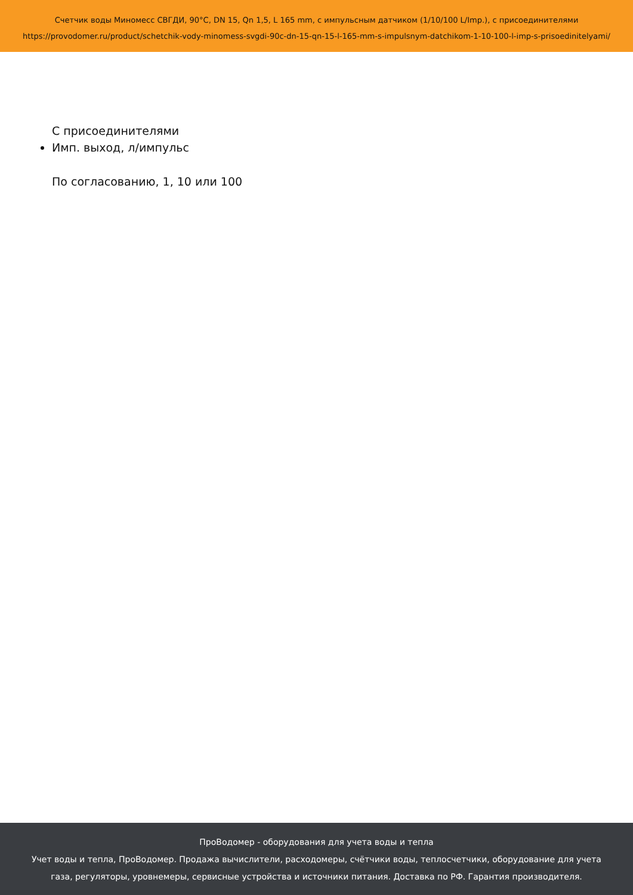Счетчик воды Миномесс СВГДИ, 90°C, DN 15, Qn 1,5, L 165 mm, с импульсным датчиком (1/10/100 L/Imp.), с присоединителями
https://provodomer.ru/product/schetchik-vody-minomess-svgdi-90c-dn-15-qn-15-l-165-mm-s-impulsnym-datchikom-1-10-100-l-imp-s-prisoedinitelyami/
С присоединителями
Имп. выход, л/импульс
По согласованию, 1, 10 или 100
ПроВодомер - оборудования для учета воды и тепла
Учет воды и тепла, ПроВодомер. Продажа вычислители, расходомеры, счётчики воды, теплосчетчики, оборудование для учета
газа, регуляторы, уровнемеры, сервисные устройства и источники питания. Доставка по РФ. Гарантия производителя.